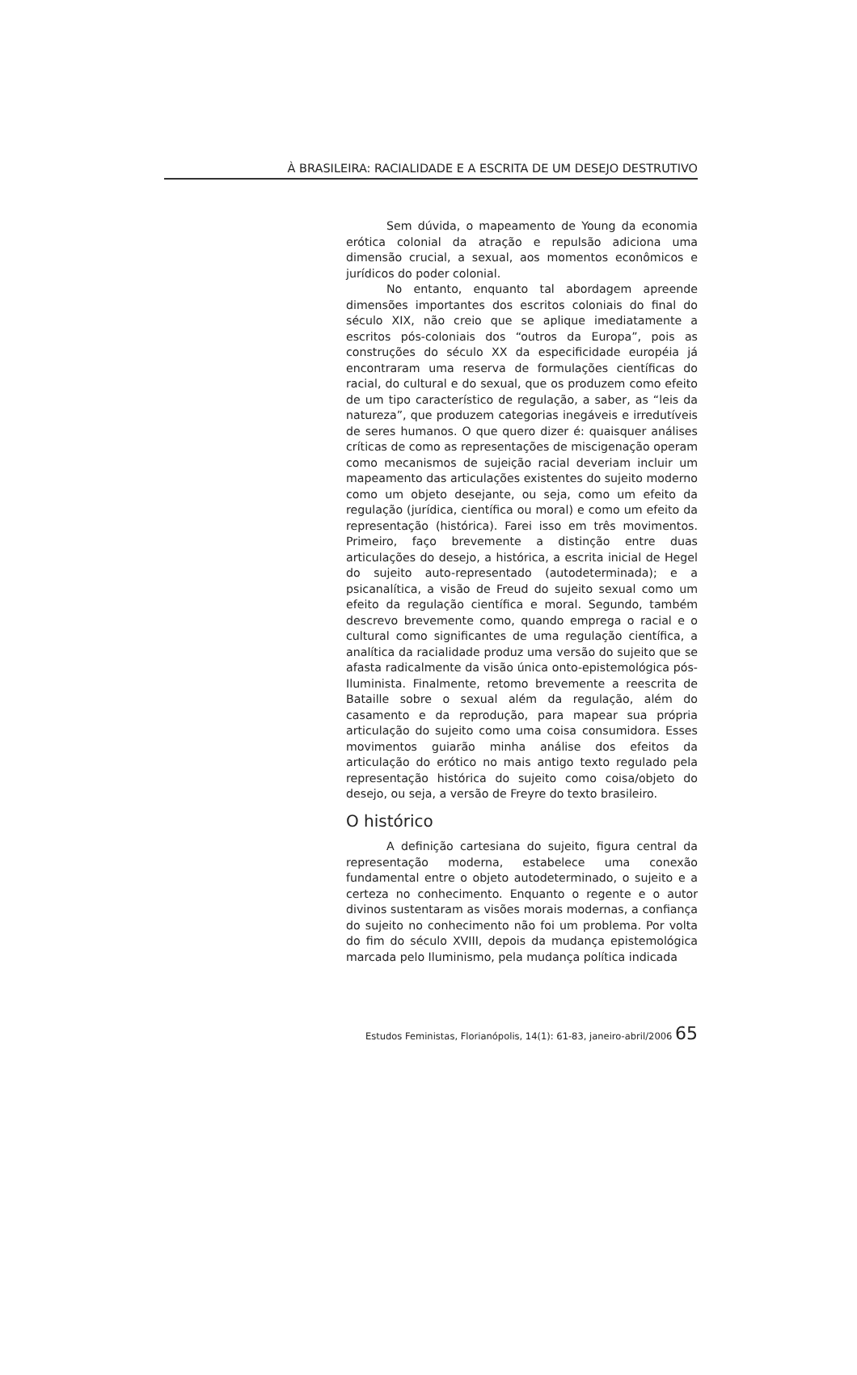À BRASILEIRA: RACIALIDADE E A ESCRITA DE UM DESEJO DESTRUTIVO
Sem dúvida, o mapeamento de Young da economia erótica colonial da atração e repulsão adiciona uma dimensão crucial, a sexual, aos momentos econômicos e jurídicos do poder colonial.
No entanto, enquanto tal abordagem apreende dimensões importantes dos escritos coloniais do final do século XIX, não creio que se aplique imediatamente a escritos pós-coloniais dos “outros da Europa”, pois as construções do século XX da especificidade européia já encontraram uma reserva de formulações científicas do racial, do cultural e do sexual, que os produzem como efeito de um tipo característico de regulação, a saber, as “leis da natureza”, que produzem categorias inegáveis e irredutíveis de seres humanos. O que quero dizer é: quaisquer análises críticas de como as representações de miscigenação operam como mecanismos de sujeição racial deveriam incluir um mapeamento das articulações existentes do sujeito moderno como um objeto desejante, ou seja, como um efeito da regulação (jurídica, científica ou moral) e como um efeito da representação (histórica). Farei isso em três movimentos. Primeiro, faço brevemente a distinção entre duas articulações do desejo, a histórica, a escrita inicial de Hegel do sujeito auto-representado (autodeterminada); e a psicanalítica, a visão de Freud do sujeito sexual como um efeito da regulação científica e moral. Segundo, também descrevo brevemente como, quando emprega o racial e o cultural como significantes de uma regulação científica, a analítica da racialidade produz uma versão do sujeito que se afasta radicalmente da visão única onto-epistemológica pós-Iluminista. Finalmente, retomo brevemente a reescrita de Bataille sobre o sexual além da regulação, além do casamento e da reprodução, para mapear sua própria articulação do sujeito como uma coisa consumidora. Esses movimentos guiarão minha análise dos efeitos da articulação do erótico no mais antigo texto regulado pela representação histórica do sujeito como coisa/objeto do desejo, ou seja, a versão de Freyre do texto brasileiro.
O histórico
A definição cartesiana do sujeito, figura central da representação moderna, estabelece uma conexão fundamental entre o objeto autodeterminado, o sujeito e a certeza no conhecimento. Enquanto o regente e o autor divinos sustentaram as visões morais modernas, a confiança do sujeito no conhecimento não foi um problema. Por volta do fim do século XVIII, depois da mudança epistemológica marcada pelo Iluminismo, pela mudança política indicada
Estudos Feministas, Florianópolis, 14(1): 61-83, janeiro-abril/2006 65